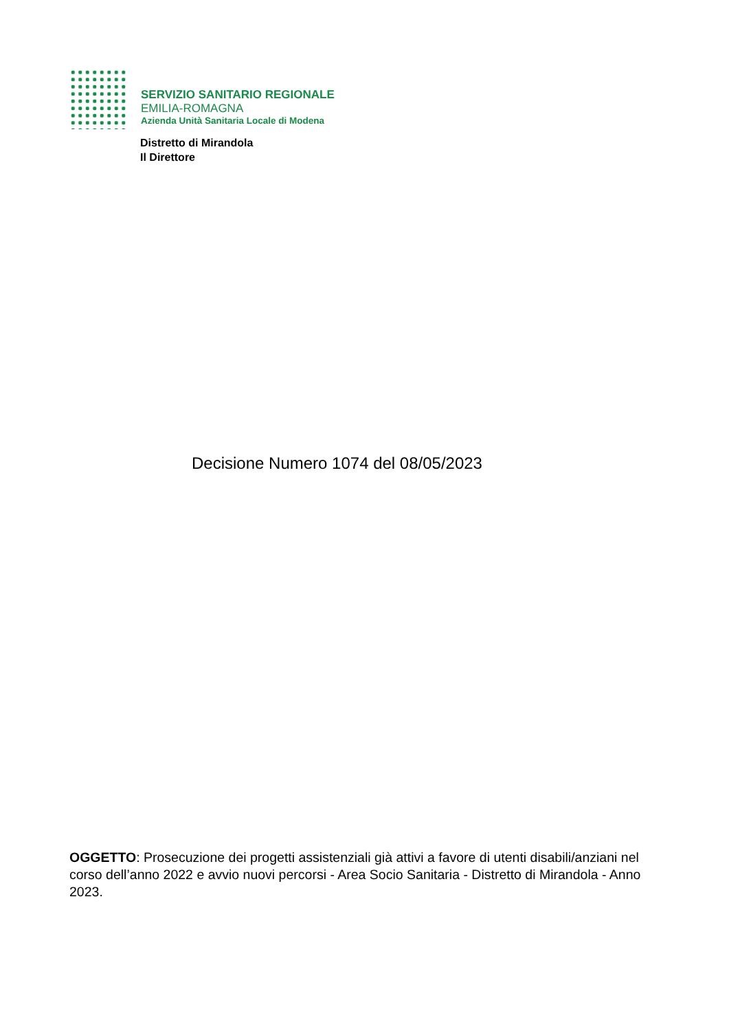SERVIZIO SANITARIO REGIONALE
EMILIA-ROMAGNA
Azienda Unità Sanitaria Locale di Modena
Distretto di Mirandola
Il Direttore
Decisione Numero 1074 del 08/05/2023
OGGETTO: Prosecuzione dei progetti assistenziali già attivi a favore di utenti disabili/anziani nel corso dell’anno 2022 e avvio nuovi percorsi - Area Socio Sanitaria - Distretto di Mirandola - Anno 2023.